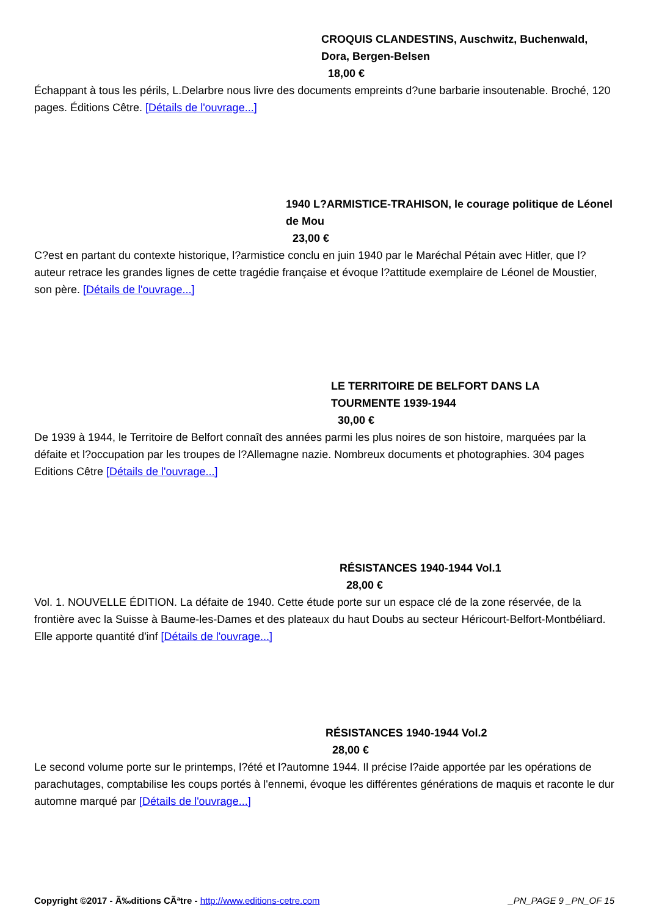CROQUIS CLANDESTINS, Auschwitz, Buchenwald, Dora, Bergen-Belsen
18,00 €
Échappant à tous les périls, L.Delarbre nous livre des documents empreints d?une barbarie insoutenable. Broché, 120 pages. Éditions Cêtre. [Détails de l'ouvrage...]
1940 L?ARMISTICE-TRAHISON, le courage politique de Léonel de Mou
23,00 €
C?est en partant du contexte historique, l?armistice conclu en juin 1940 par le Maréchal Pétain avec Hitler, que l?auteur retrace les grandes lignes de cette tragédie française et évoque l?attitude exemplaire de Léonel de Moustier, son père. [Détails de l'ouvrage...]
LE TERRITOIRE DE BELFORT DANS LA TOURMENTE 1939-1944
30,00 €
De 1939 à 1944, le Territoire de Belfort connaît des années parmi les plus noires de son histoire, marquées par la défaite et l?occupation par les troupes de l?Allemagne nazie. Nombreux documents et photographies. 304 pages Editions Cêtre [Détails de l'ouvrage...]
RÉSISTANCES 1940-1944 Vol.1
28,00 €
Vol. 1. NOUVELLE ÉDITION. La défaite de 1940. Cette étude porte sur un espace clé de la zone réservée, de la frontière avec la Suisse à Baume-les-Dames et des plateaux du haut Doubs au secteur Héricourt-Belfort-Montbéliard. Elle apporte quantité d'inf [Détails de l'ouvrage...]
RÉSISTANCES 1940-1944 Vol.2
28,00 €
Le second volume porte sur le printemps, l?été et l?automne 1944. Il précise l?aide apportée par les opérations de parachutages, comptabilise les coups portés à l'ennemi, évoque les différentes générations de maquis et raconte le dur automne marqué par [Détails de l'ouvrage...]
Copyright ©2017 - Ã‰ditions CÃªtre - http://www.editions-cetre.com _PN_PAGE 9 _PN_OF 15